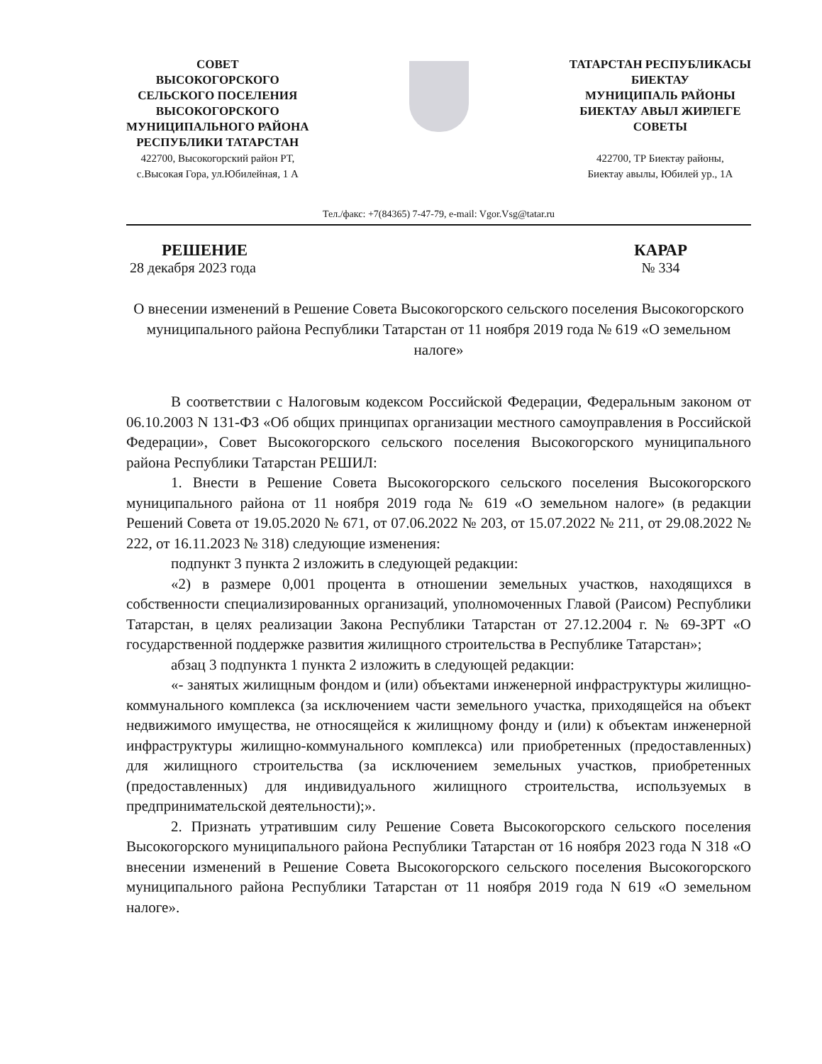СОВЕТ
ВЫСОКОГОРСКОГО
СЕЛЬСКОГО ПОСЕЛЕНИЯ
ВЫСОКОГОРСКОГО
МУНИЦИПАЛЬНОГО РАЙОНА
РЕСПУБЛИКИ ТАТАРСТАН
422700, Высокогорский район РТ,
с.Высокая Гора, ул.Юбилейная, 1 А
ТАТАРСТАН РЕСПУБЛИКАСЫ
БИЕКТАУ
МУНИЦИПАЛЬ РАЙОНЫ
БИЕКТАУ АВЫЛ ЖИРЛЕГЕ
СОВЕТЫ
422700, ТР Биектау районы,
Биектау авылы, Юбилей ур., 1А
Тел./факс: +7(84365) 7-47-79, e-mail: Vgor.Vsg@tatar.ru
РЕШЕНИЕ
28 декабря 2023 года
КАРАР
№ 334
О внесении изменений в Решение Совета Высокогорского сельского поселения Высокогорского муниципального района Республики Татарстан от 11 ноября 2019 года № 619 «О земельном налоге»
В соответствии с Налоговым кодексом Российской Федерации, Федеральным законом от 06.10.2003 N 131-ФЗ «Об общих принципах организации местного самоуправления в Российской Федерации», Совет Высокогорского сельского поселения Высокогорского муниципального района Республики Татарстан РЕШИЛ:
1. Внести в Решение Совета Высокогорского сельского поселения Высокогорского муниципального района от 11 ноября 2019 года № 619 «О земельном налоге» (в редакции Решений Совета от 19.05.2020 № 671, от 07.06.2022 № 203, от 15.07.2022 № 211, от 29.08.2022 № 222, от 16.11.2023 № 318) следующие изменения:
подпункт 3 пункта 2 изложить в следующей редакции:
«2) в размере 0,001 процента в отношении земельных участков, находящихся в собственности специализированных организаций, уполномоченных Главой (Раисом) Республики Татарстан, в целях реализации Закона Республики Татарстан от 27.12.2004 г. № 69-ЗРТ «О государственной поддержке развития жилищного строительства в Республике Татарстан»;
абзац 3 подпункта 1 пункта 2 изложить в следующей редакции:
«- занятых жилищным фондом и (или) объектами инженерной инфраструктуры жилищно-коммунального комплекса (за исключением части земельного участка, приходящейся на объект недвижимого имущества, не относящейся к жилищному фонду и (или) к объектам инженерной инфраструктуры жилищно-коммунального комплекса) или приобретенных (предоставленных) для жилищного строительства (за исключением земельных участков, приобретенных (предоставленных) для индивидуального жилищного строительства, используемых в предпринимательской деятельности);».
2. Признать утратившим силу Решение Совета Высокогорского сельского поселения Высокогорского муниципального района Республики Татарстан от 16 ноября 2023 года N 318 «О внесении изменений в Решение Совета Высокогорского сельского поселения Высокогорского муниципального района Республики Татарстан от 11 ноября 2019 года N 619 «О земельном налоге».